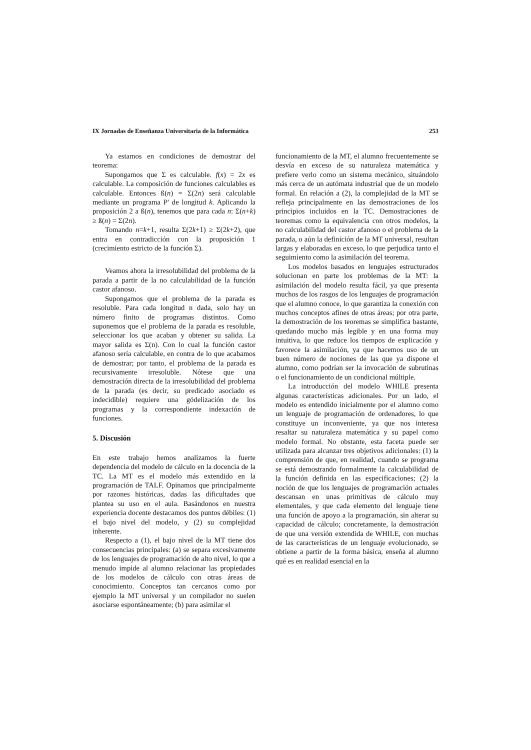IX Jornadas de Enseñanza Universitaria de la Informática 253
Ya estamos en condiciones de demostrar del teorema:
Supongamos que Σ es calculable. f(x) = 2x es calculable. La composición de funciones calculables es calculable. Entonces ß(n) = Σ(2n) será calculable mediante un programa P' de longitud k. Aplicando la proposición 2 a ß(n), tenemos que para cada n: Σ(n+k) ≥ ß(n) = Σ(2n).
Tomando n=k+1, resulta Σ(2k+1) ≥ Σ(2k+2), que entra en contradicción con la proposición 1 (crecimiento estricto de la función Σ).
Veamos ahora la irresolubilidad del problema de la parada a partir de la no calculabilidad de la función castor afanoso.
Supongamos que el problema de la parada es resoluble. Para cada longitud n dada, solo hay un número finito de programas distintos. Como suponemos que el problema de la parada es resoluble, seleccionar los que acaban y obtener su salida. La mayor salida es Σ(n). Con lo cual la función castor afanoso sería calculable, en contra de lo que acabamos de demostrar; por tanto, el problema de la parada es recursivamente irresoluble. Nótese que una demostración directa de la irresolubilidad del problema de la parada (es decir, su predicado asociado es indecidible) requiere una gödelización de los programas y la correspondiente indexación de funciones.
5. Discusión
En este trabajo hemos analizamos la fuerte dependencia del modelo de cálculo en la docencia de la TC. La MT es el modelo más extendido en la programación de TALF. Opinamos que principalmente por razones históricas, dadas las dificultades que plantea su uso en el aula. Basándonos en nuestra experiencia docente destacamos dos puntos débiles: (1) el bajo nivel del modelo, y (2) su complejidad inherente.
Respecto a (1), el bajo nivel de la MT tiene dos consecuencias principales: (a) se separa excesivamente de los lenguajes de programación de alto nivel, lo que a menudo impide al alumno relacionar las propiedades de los modelos de cálculo con otras áreas de conocimiento. Conceptos tan cercanos como por ejemplo la MT universal y un compilador no suelen asociarse espontáneamente; (b) para asimilar el
funcionamiento de la MT, el alumno frecuentemente se desvía en exceso de su naturaleza matemática y prefiere verlo como un sistema mecánico, situándolo más cerca de un autómata industrial que de un modelo formal. En relación a (2), la complejidad de la MT se refleja principalmente en las demostraciones de los principios incluidos en la TC. Demostraciones de teoremas como la equivalencia con otros modelos, la no calculabilidad del castor afanoso o el problema de la parada, o aún la definición de la MT universal, resultan largas y elaboradas en exceso, lo que perjudica tanto el seguimiento como la asimilación del teorema.
Los modelos basados en lenguajes estructurados solucionan en parte los problemas de la MT: la asimilación del modelo resulta fácil, ya que presenta muchos de los rasgos de los lenguajes de programación que el alumno conoce, lo que garantiza la conexión con muchos conceptos afines de otras áreas; por otra parte, la demostración de los teoremas se simplifica bastante, quedando mucho más legible y en una forma muy intuitiva, lo que reduce los tiempos de explicación y favorece la asimilación, ya que hacemos uso de un buen número de nociones de las que ya dispone el alumno, como podrían ser la invocación de subrutinas o el funcionamiento de un condicional múltiple.
La introducción del modelo WHILE presenta algunas características adicionales. Por un lado, el modelo es entendido inicialmente por el alumno como un lenguaje de programación de ordenadores, lo que constituye un inconveniente, ya que nos interesa resaltar su naturaleza matemática y su papel como modelo formal. No obstante, esta faceta puede ser utilizada para alcanzar tres objetivos adicionales: (1) la comprensión de que, en realidad, cuando se programa se está demostrando formalmente la calculabilidad de la función definida en las especificaciones; (2) la noción de que los lenguajes de programación actuales descansan en unas primitivas de cálculo muy elementales, y que cada elemento del lenguaje tiene una función de apoyo a la programación, sin alterar su capacidad de cálculo; concretamente, la demostración de que una versión extendida de WHILE, con muchas de las características de un lenguaje evolucionado, se obtiene a partir de la forma básica, enseña al alumno qué es en realidad esencial en la